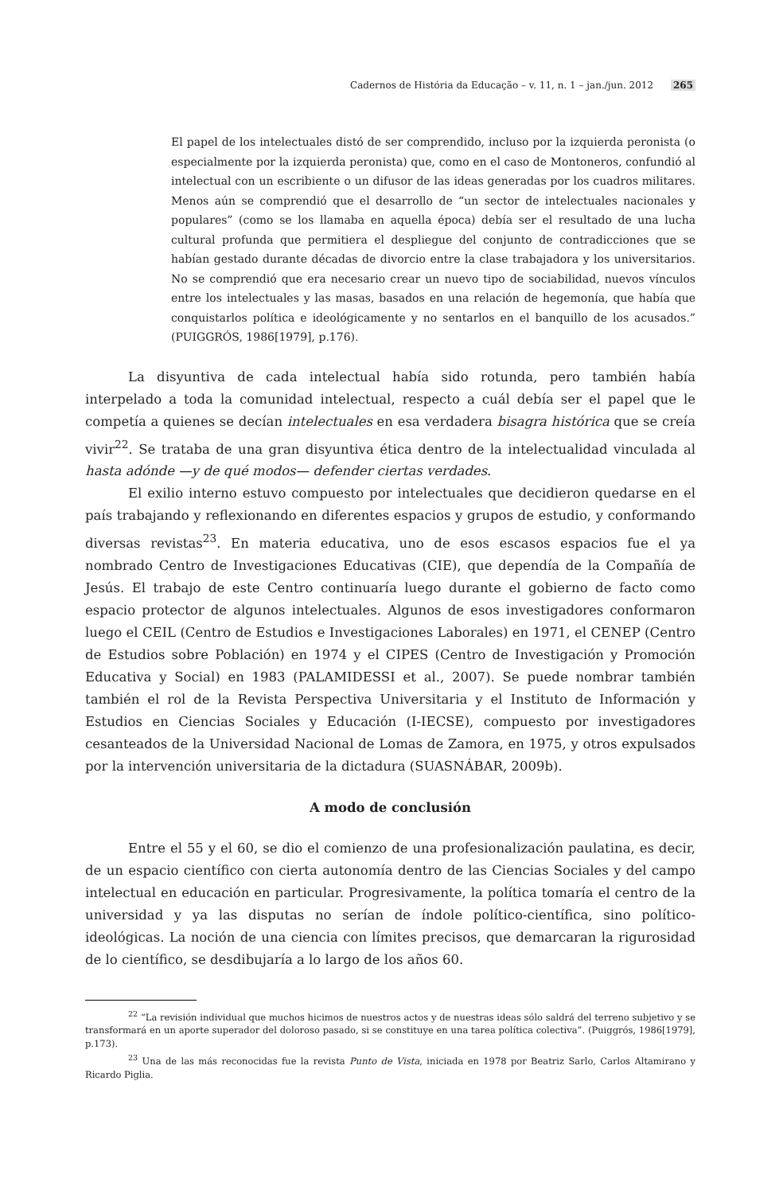Cadernos de História da Educação – v. 11, n. 1 – jan./jun. 2012 265
El papel de los intelectuales distó de ser comprendido, incluso por la izquierda peronista (o especialmente por la izquierda peronista) que, como en el caso de Montoneros, confundió al intelectual con un escribiente o un difusor de las ideas generadas por los cuadros militares. Menos aún se comprendió que el desarrollo de “un sector de intelectuales nacionales y populares” (como se los llamaba en aquella época) debía ser el resultado de una lucha cultural profunda que permitiera el despliegue del conjunto de contradicciones que se habían gestado durante décadas de divorcio entre la clase trabajadora y los universitarios. No se comprendió que era necesario crear un nuevo tipo de sociabilidad, nuevos vínculos entre los intelectuales y las masas, basados en una relación de hegemonía, que había que conquistarlos política e ideológicamente y no sentarlos en el banquillo de los acusados.” (PUIGGRÓS, 1986[1979], p.176).
La disyuntiva de cada intelectual había sido rotunda, pero también había interpelado a toda la comunidad intelectual, respecto a cuál debía ser el papel que le competía a quienes se decían intelectuales en esa verdadera bisagra histórica que se creía vivir<sup>22</sup>. Se trataba de una gran disyuntiva ética dentro de la intelectualidad vinculada al hasta adónde —y de qué modos— defender ciertas verdades.
El exilio interno estuvo compuesto por intelectuales que decidieron quedarse en el país trabajando y reflexionando en diferentes espacios y grupos de estudio, y conformando diversas revistas<sup>23</sup>. En materia educativa, uno de esos escasos espacios fue el ya nombrado Centro de Investigaciones Educativas (CIE), que dependía de la Compañía de Jesús. El trabajo de este Centro continuaría luego durante el gobierno de facto como espacio protector de algunos intelectuales. Algunos de esos investigadores conformaron luego el CEIL (Centro de Estudios e Investigaciones Laborales) en 1971, el CENEP (Centro de Estudios sobre Población) en 1974 y el CIPES (Centro de Investigación y Promoción Educativa y Social) en 1983 (PALAMIDESSI et al., 2007). Se puede nombrar también también el rol de la Revista Perspectiva Universitaria y el Instituto de Información y Estudios en Ciencias Sociales y Educación (I-IECSE), compuesto por investigadores cesanteados de la Universidad Nacional de Lomas de Zamora, en 1975, y otros expulsados por la intervención universitaria de la dictadura (SUASNÁBAR, 2009b).
A modo de conclusión
Entre el 55 y el 60, se dio el comienzo de una profesionalización paulatina, es decir, de un espacio científico con cierta autonomía dentro de las Ciencias Sociales y del campo intelectual en educación en particular. Progresivamente, la política tomaría el centro de la universidad y ya las disputas no serían de índole político-científica, sino político-ideológicas. La noción de una ciencia con límites precisos, que demarcaran la rigurosidad de lo científico, se desdibujaría a lo largo de los años 60.
<sup>22</sup> “La revisión individual que muchos hicimos de nuestros actos y de nuestras ideas sólo saldrá del terreno subjetivo y se transformará en un aporte superador del doloroso pasado, si se constituye en una tarea política colectiva”. (Puiggrós, 1986[1979], p.173).
<sup>23</sup> Una de las más reconocidas fue la revista Punto de Vista, iniciada en 1978 por Beatriz Sarlo, Carlos Altamirano y Ricardo Piglia.